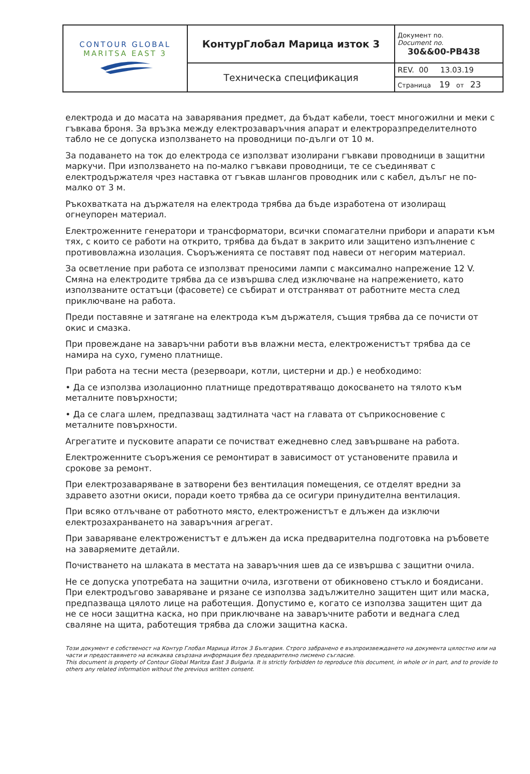| CONTOUR GLOBAL MARITSA EAST 3 | КонтурГлобал Марица изток 3 | Документ no. Document no. 30&&00-PB438 |
| | Техническа спецификация | REV. 00 13.03.19 |
| | | Страница 19 от 23 |
електрода и до масата на заварявания предмет, да бъдат кабели, тоест многожилни и меки с гъвкава броня. За връзка между електрозаваръчния апарат и електроразпределителното табло не се допуска използването на проводници по-дълги от 10 м.
За подаването на ток до електрода се използват изолирани гъвкави проводници в защитни маркучи. При използването на по-малко гъвкави проводници, те се съединяват с електродържателя чрез наставка от гъвкав шлангов проводник или с кабел, дълъг не по-малко от 3 м.
Ръкохватката на държателя на електрода трябва да бъде изработена от изолиращ огнеупорен материал.
Електроженните генератори и трансформатори, всички спомагателни прибори и апарати към тях, с които се работи на открито, трябва да бъдат в закрито или защитено изпълнение с противовлажна изолация. Съоръженията се поставят под навеси от негорим материал.
За осветление при работа се използват преносими лампи с максимално напрежение 12 V. Смяна на електродите трябва да се извършва след изключване на напрежението, като използваните остатъци (фасовете) се събират и отстраняват от работните места след приключване на работа.
Преди поставяне и затягане на електрода към държателя, същия трябва да се почисти от окис и смазка.
При провеждане на заваръчни работи във влажни места, електроженистът трябва да се намира на сухо, гумено платнище.
При работа на тесни места (резервоари, котли, цистерни и др.) е необходимо:
• Да се използва изолационно платнище предотвратяващо докосването на тялото към металните повърхности;
• Да се слага шлем, предпазващ задтилната част на главата от съприкосновение с металните повърхности.
Агрегатите и пусковите апарати се почистват ежедневно след завършване на работа.
Електроженните съоръжения се ремонтират в зависимост от установените правила и срокове за ремонт.
При електрозаваряване в затворени без вентилация помещения, се отделят вредни за здравето азотни окиси, поради което трябва да се осигури принудителна вентилация.
При всяко отлъчване от работното място, електроженистът е длъжен да изключи електрозахранването на заваръчния агрегат.
При заваряване електроженистът е длъжен да иска предварителна подготовка на ръбовете на заваряемите детайли.
Почистването на шлаката в местата на заваръчния шев да се извършва с защитни очила.
Не се допуска употребата на защитни очила, изготвени от обикновено стъкло и боядисани. При електродъгово заваряване и рязане се използва задължително защитен щит или маска, предпазваща цялото лице на работещия. Допустимо е, когато се използва защитен щит да не се носи защитна каска, но при приключване на заваръчните работи и веднага след сваляне на щита, работещия трябва да сложи защитна каска.
Този документ е собственост на Контур Глобал Марица Изток 3 България. Строго забранено е възпроизвеждането на документа цялостно или на части и предоставянето на всякаква свързана информация без предварително писмено съгласие.
This document is property of Contour Global Maritza East 3 Bulgaria. It is strictly forbidden to reproduce this document, in whole or in part, and to provide to others any related information without the previous written consent.